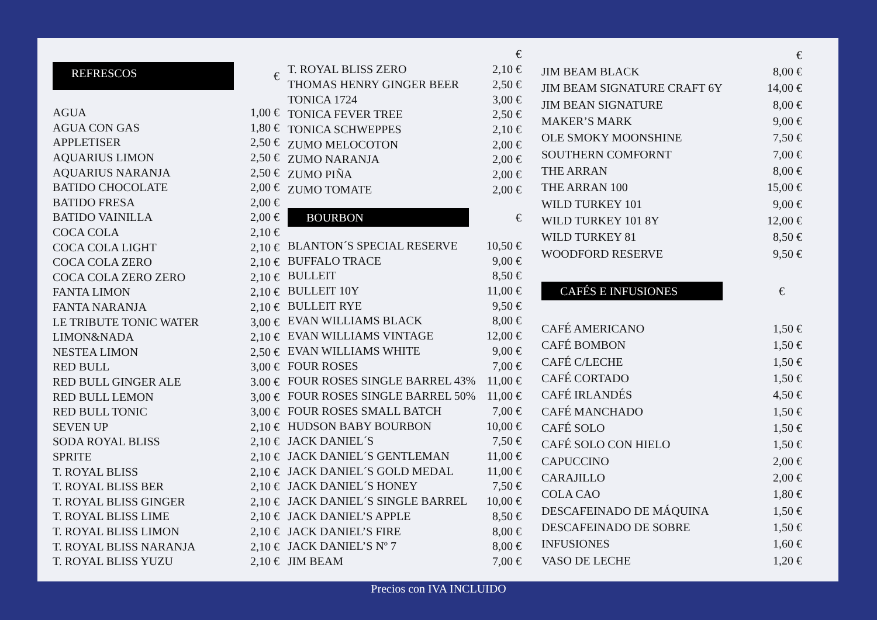| REFRESCOS | € |
| AGUA | 1,00 € |
| AGUA CON GAS | 1,80 € |
| APPLETISER | 2,50 € |
| AQUARIUS LIMON | 2,50 € |
| AQUARIUS NARANJA | 2,50 € |
| BATIDO CHOCOLATE | 2,00 € |
| BATIDO FRESA | 2,00 € |
| BATIDO VAINILLA | 2,00 € |
| COCA COLA | 2,10 € |
| COCA COLA LIGHT | 2,10 € |
| COCA COLA ZERO | 2,10 € |
| COCA COLA ZERO ZERO | 2,10 € |
| FANTA LIMON | 2,10 € |
| FANTA NARANJA | 2,10 € |
| LE TRIBUTE TONIC WATER | 3,00 € |
| LIMON&NADA | 2,10 € |
| NESTEA LIMON | 2,50 € |
| RED BULL | 3,00 € |
| RED BULL GINGER ALE | 3.00 € |
| RED BULL LEMON | 3,00 € |
| RED BULL TONIC | 3,00 € |
| SEVEN UP | 2,10 € |
| SODA ROYAL BLISS | 2,10 € |
| SPRITE | 2,10 € |
| T. ROYAL BLISS | 2,10 € |
| T. ROYAL BLISS BER | 2,10 € |
| T. ROYAL BLISS GINGER | 2,10 € |
| T. ROYAL BLISS LIME | 2,10 € |
| T. ROYAL BLISS LIMON | 2,10 € |
| T. ROYAL BLISS NARANJA | 2,10 € |
| T. ROYAL BLISS YUZU | 2,10 € |
| | € |
| T. ROYAL BLISS ZERO | 2,10 € |
| THOMAS HENRY GINGER BEER | 2,50 € |
| TONICA 1724 | 3,00 € |
| TONICA FEVER TREE | 2,50 € |
| TONICA SCHWEPPES | 2,10 € |
| ZUMO MELOCOTON | 2,00 € |
| ZUMO NARANJA | 2,00 € |
| ZUMO PIÑA | 2,00 € |
| ZUMO TOMATE | 2,00 € |
| BOURBON | € |
| BLANTON´S SPECIAL RESERVE | 10,50 € |
| BUFFALO TRACE | 9,00 € |
| BULLEIT | 8,50 € |
| BULLEIT 10Y | 11,00 € |
| BULLEIT RYE | 9,50 € |
| EVAN WILLIAMS BLACK | 8,00 € |
| EVAN WILLIAMS VINTAGE | 12,00 € |
| EVAN WILLIAMS WHITE | 9,00 € |
| FOUR ROSES | 7,00 € |
| FOUR ROSES SINGLE BARREL 43% | 11,00 € |
| FOUR ROSES SINGLE BARREL 50% | 11,00 € |
| FOUR ROSES SMALL BATCH | 7,00 € |
| HUDSON BABY BOURBON | 10,00 € |
| JACK DANIEL´S | 7,50 € |
| JACK DANIEL´S GENTLEMAN | 11,00 € |
| JACK DANIEL´S GOLD MEDAL | 11,00 € |
| JACK DANIEL´S HONEY | 7,50 € |
| JACK DANIEL´S SINGLE BARREL | 10,00 € |
| JACK DANIEL’S APPLE | 8,50 € |
| JACK DANIEL’S FIRE | 8,00 € |
| JACK DANIEL’S Nº 7 | 8,00 € |
| JIM BEAM | 7,00 € |
| | € |
| JIM BEAM BLACK | 8,00 € |
| JIM BEAM SIGNATURE CRAFT 6Y | 14,00 € |
| JIM BEAN SIGNATURE | 8,00 € |
| MAKER’S MARK | 9,00 € |
| OLE SMOKY MOONSHINE | 7,50 € |
| SOUTHERN COMFORNT | 7,00 € |
| THE ARRAN | 8,00 € |
| THE ARRAN 100 | 15,00 € |
| WILD TURKEY 101 | 9,00 € |
| WILD TURKEY 101 8Y | 12,00 € |
| WILD TURKEY 81 | 8,50 € |
| WOODFORD RESERVE | 9,50 € |
| CAFÉS E INFUSIONES | € |
| CAFÉ AMERICANO | 1,50 € |
| CAFÉ BOMBON | 1,50 € |
| CAFÉ C/LECHE | 1,50 € |
| CAFÉ CORTADO | 1,50 € |
| CAFÉ IRLANDÉS | 4,50 € |
| CAFÉ MANCHADO | 1,50 € |
| CAFÉ SOLO | 1,50 € |
| CAFÉ SOLO CON HIELO | 1,50 € |
| CAPUCCINO | 2,00 € |
| CARAJILLO | 2,00 € |
| COLA CAO | 1,80 € |
| DESCAFEINADO DE MÁQUINA | 1,50 € |
| DESCAFEINADO DE SOBRE | 1,50 € |
| INFUSIONES | 1,60 € |
| VASO DE LECHE | 1,20 € |
Precios con IVA INCLUIDO